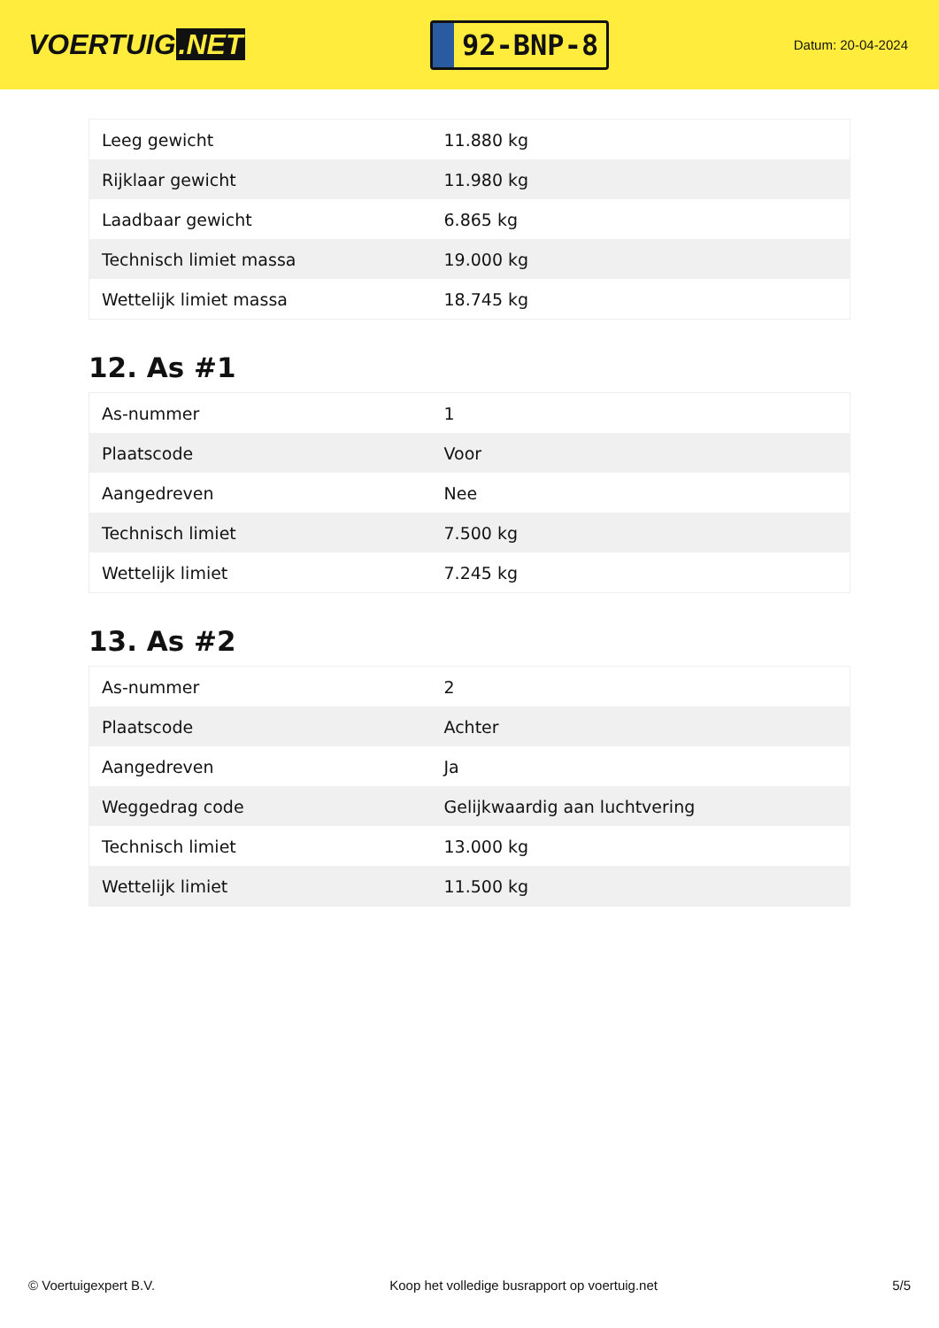VOERTUIG.NET
92-BNP-8
Datum: 20-04-2024
| Leeg gewicht | 11.880 kg |
| Rijklaar gewicht | 11.980 kg |
| Laadbaar gewicht | 6.865 kg |
| Technisch limiet massa | 19.000 kg |
| Wettelijk limiet massa | 18.745 kg |
12. As #1
| As-nummer | 1 |
| Plaatscode | Voor |
| Aangedreven | Nee |
| Technisch limiet | 7.500 kg |
| Wettelijk limiet | 7.245 kg |
13. As #2
| As-nummer | 2 |
| Plaatscode | Achter |
| Aangedreven | Ja |
| Weggedrag code | Gelijkwaardig aan luchtvering |
| Technisch limiet | 13.000 kg |
| Wettelijk limiet | 11.500 kg |
© Voertuigexpert B.V. Koop het volledige busrapport op voertuig.net 5/5